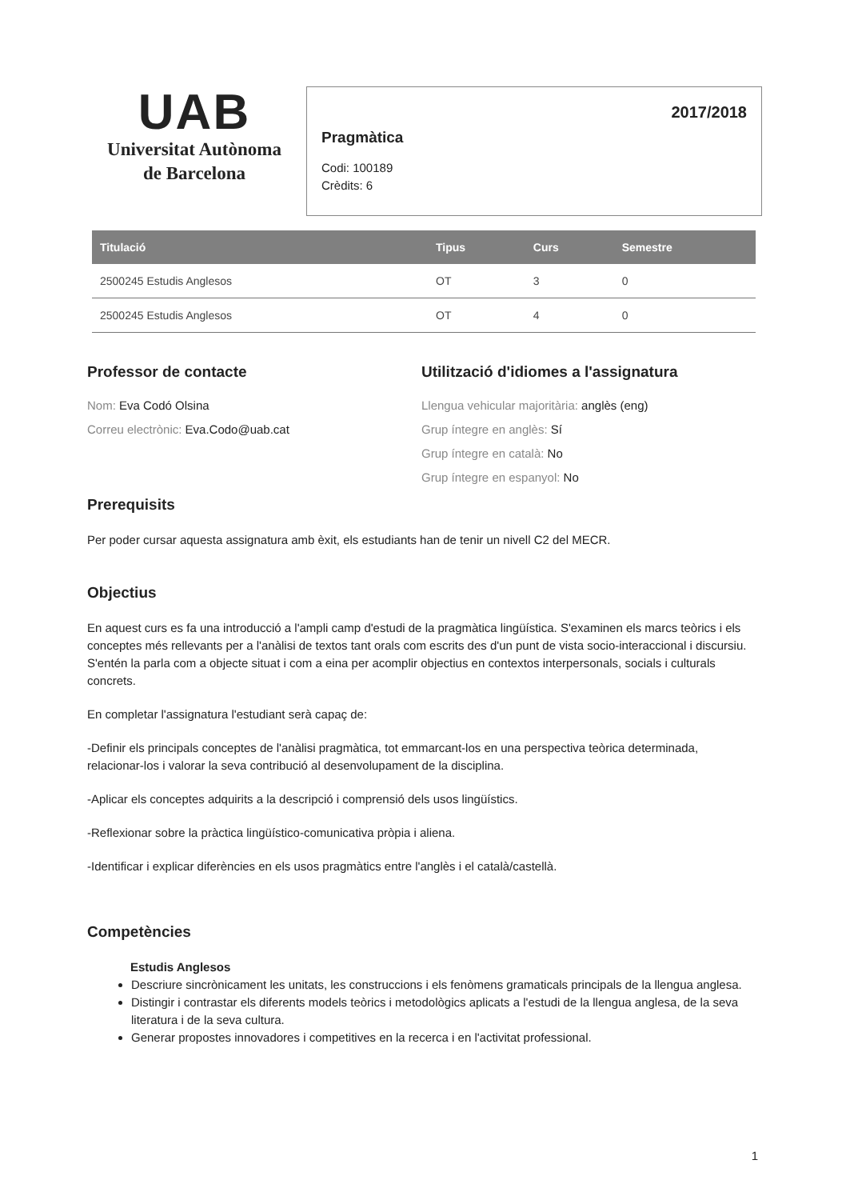UAB
Universitat Autònoma
de Barcelona
2017/2018
Pragmàtica
Codi: 100189
Crèdits: 6
| Titulació | Tipus | Curs | Semestre |
| --- | --- | --- | --- |
| 2500245 Estudis Anglesos | OT | 3 | 0 |
| 2500245 Estudis Anglesos | OT | 4 | 0 |
Professor de contacte
Nom: Eva Codó Olsina
Correu electrònic: Eva.Codo@uab.cat
Utilització d'idiomes a l'assignatura
Llengua vehicular majoritària: anglès (eng)
Grup íntegre en anglès: Sí
Grup íntegre en català: No
Grup íntegre en espanyol: No
Prerequisits
Per poder cursar aquesta assignatura amb èxit, els estudiants han de tenir un nivell C2 del MECR.
Objectius
En aquest curs es fa una introducció a l'ampli camp d'estudi de la pragmàtica lingüística. S'examinen els marcs teòrics i els conceptes més rellevants per a l'anàlisi de textos tant orals com escrits des d'un punt de vista socio-interaccional i discursiu. S'entén la parla com a objecte situat i com a eina per acomplir objectius en contextos interpersonals, socials i culturals concrets.
En completar l'assignatura l'estudiant serà capaç de:
-Definir els principals conceptes de l'anàlisi pragmàtica, tot emmarcant-los en una perspectiva teòrica determinada, relacionar-los i valorar la seva contribució al desenvolupament de la disciplina.
-Aplicar els conceptes adquirits a la descripció i comprensió dels usos lingüístics.
-Reflexionar sobre la pràctica lingüístico-comunicativa pròpia i aliena.
-Identificar i explicar diferències en els usos pragmàtics entre l'anglès i el català/castellà.
Competències
Estudis Anglesos
Descriure sincrònicament les unitats, les construccions i els fenòmens gramaticals principals de la llengua anglesa.
Distingir i contrastar els diferents models teòrics i metodològics aplicats a l'estudi de la llengua anglesa, de la seva literatura i de la seva cultura.
Generar propostes innovadores i competitives en la recerca i en l'activitat professional.
1